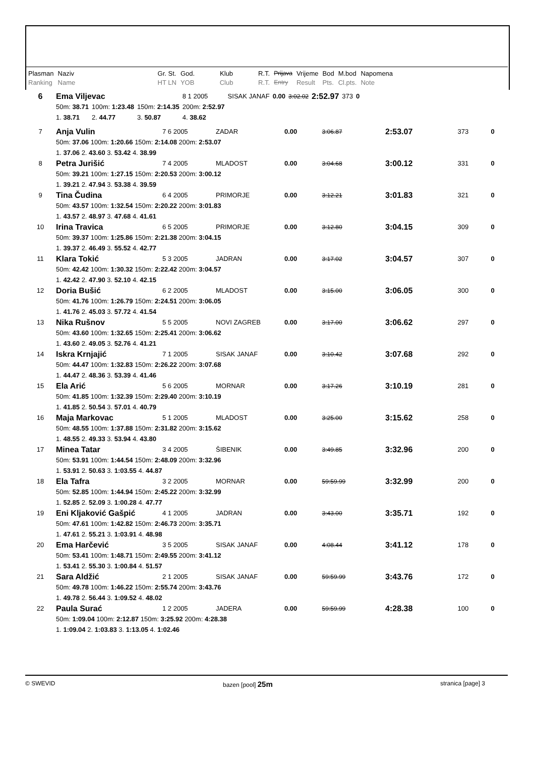| Plasman | Naziv | Gr. St. | God. | Klub | R.T. | Prijava | Vrijeme | Bod | M.bod | Napomena |
| Ranking | Name | HT LN | YOB | Club | R.T. | Entry | Result | Pts. | Cl.pts. | Note |
| 6 | Ema Viljevac | | | 8 1 2005 | SISAK JANAF | 0.00 | 3:02.02 | 2:52.97 | 373 | 0 |
| | 50m: 38.71 | 100m: 1:23.48 | 150m: 2:14.35 | 200m: 2:52.97 | | | | | | |
| | 1. 38.71 | 2. 44.77 | 3. 50.87 | 4. 38.62 | | | | | | |
| 7 | Anja Vulin | 7 6 2005 | ZADAR | 0.00 | 3:06.87 | 2:53.07 | 373 | 0 |
| | 50m: 37.06 100m: 1:20.66 150m: 2:14.08 200m: 2:53.07 | | | | | | | |
| | 1. 37.06 2. 43.60 3. 53.42 4. 38.99 | | | | | | | |
| 8 | Petra Jurišić | 7 4 2005 | MLADOST | 0.00 | 3:04.68 | 3:00.12 | 331 | 0 |
| | 50m: 39.21 100m: 1:27.15 150m: 2:20.53 200m: 3:00.12 | | | | | | | |
| | 1. 39.21 2. 47.94 3. 53.38 4. 39.59 | | | | | | | |
| 9 | Tina Čudina | 6 4 2005 | PRIMORJE | 0.00 | 3:12.21 | 3:01.83 | 321 | 0 |
| | 50m: 43.57 100m: 1:32.54 150m: 2:20.22 200m: 3:01.83 | | | | | | | |
| | 1. 43.57 2. 48.97 3. 47.68 4. 41.61 | | | | | | | |
| 10 | Irina Travica | 6 5 2005 | PRIMORJE | 0.00 | 3:12.80 | 3:04.15 | 309 | 0 |
| | 50m: 39.37 100m: 1:25.86 150m: 2:21.38 200m: 3:04.15 | | | | | | | |
| | 1. 39.37 2. 46.49 3. 55.52 4. 42.77 | | | | | | | |
| 11 | Klara Tokić | 5 3 2005 | JADRAN | 0.00 | 3:17.02 | 3:04.57 | 307 | 0 |
| | 50m: 42.42 100m: 1:30.32 150m: 2:22.42 200m: 3:04.57 | | | | | | | |
| | 1. 42.42 2. 47.90 3. 52.10 4. 42.15 | | | | | | | |
| 12 | Doria Bušić | 6 2 2005 | MLADOST | 0.00 | 3:15.00 | 3:06.05 | 300 | 0 |
| | 50m: 41.76 100m: 1:26.79 150m: 2:24.51 200m: 3:06.05 | | | | | | | |
| | 1. 41.76 2. 45.03 3. 57.72 4. 41.54 | | | | | | | |
| 13 | Nika Rušnov | 5 5 2005 | NOVI ZAGREB | 0.00 | 3:17.00 | 3:06.62 | 297 | 0 |
| | 50m: 43.60 100m: 1:32.65 150m: 2:25.41 200m: 3:06.62 | | | | | | | |
| | 1. 43.60 2. 49.05 3. 52.76 4. 41.21 | | | | | | | |
| 14 | Iskra Krnjajić | 7 1 2005 | SISAK JANAF | 0.00 | 3:10.42 | 3:07.68 | 292 | 0 |
| | 50m: 44.47 100m: 1:32.83 150m: 2:26.22 200m: 3:07.68 | | | | | | | |
| | 1. 44.47 2. 48.36 3. 53.39 4. 41.46 | | | | | | | |
| 15 | Ela Arić | 5 6 2005 | MORNAR | 0.00 | 3:17.26 | 3:10.19 | 281 | 0 |
| | 50m: 41.85 100m: 1:32.39 150m: 2:29.40 200m: 3:10.19 | | | | | | | |
| | 1. 41.85 2. 50.54 3. 57.01 4. 40.79 | | | | | | | |
| 16 | Maja Markovac | 5 1 2005 | MLADOST | 0.00 | 3:25.00 | 3:15.62 | 258 | 0 |
| | 50m: 48.55 100m: 1:37.88 150m: 2:31.82 200m: 3:15.62 | | | | | | | |
| | 1. 48.55 2. 49.33 3. 53.94 4. 43.80 | | | | | | | |
| 17 | Minea Tatar | 3 4 2005 | ŠIBENIK | 0.00 | 3:49.85 | 3:32.96 | 200 | 0 |
| | 50m: 53.91 100m: 1:44.54 150m: 2:48.09 200m: 3:32.96 | | | | | | | |
| | 1. 53.91 2. 50.63 3. 1:03.55 4. 44.87 | | | | | | | |
| 18 | Ela Tafra | 3 2 2005 | MORNAR | 0.00 | 59:59.99 | 3:32.99 | 200 | 0 |
| | 50m: 52.85 100m: 1:44.94 150m: 2:45.22 200m: 3:32.99 | | | | | | | |
| | 1. 52.85 2. 52.09 3. 1:00.28 4. 47.77 | | | | | | | |
| 19 | Eni Kljaković Gašpić | 4 1 2005 | JADRAN | 0.00 | 3:43.00 | 3:35.71 | 192 | 0 |
| | 50m: 47.61 100m: 1:42.82 150m: 2:46.73 200m: 3:35.71 | | | | | | | |
| | 1. 47.61 2. 55.21 3. 1:03.91 4. 48.98 | | | | | | | |
| 20 | Ema Harčević | 3 5 2005 | SISAK JANAF | 0.00 | 4:08.44 | 3:41.12 | 178 | 0 |
| | 50m: 53.41 100m: 1:48.71 150m: 2:49.55 200m: 3:41.12 | | | | | | | |
| | 1. 53.41 2. 55.30 3. 1:00.84 4. 51.57 | | | | | | | |
| 21 | Sara Aldžić | 2 1 2005 | SISAK JANAF | 0.00 | 59:59.99 | 3:43.76 | 172 | 0 |
| | 50m: 49.78 100m: 1:46.22 150m: 2:55.74 200m: 3:43.76 | | | | | | | |
| | 1. 49.78 2. 56.44 3. 1:09.52 4. 48.02 | | | | | | | |
| 22 | Paula Surać | 1 2 2005 | JADERA | 0.00 | 59:59.99 | 4:28.38 | 100 | 0 |
| | 50m: 1:09.04 100m: 2:12.87 150m: 3:25.92 200m: 4:28.38 | | | | | | | |
| | 1. 1:09.04 2. 1:03.83 3. 1:13.05 4. 1:02.46 | | | | | | | |
© SWEVID bazen [pool] 25m stranica [page] 3